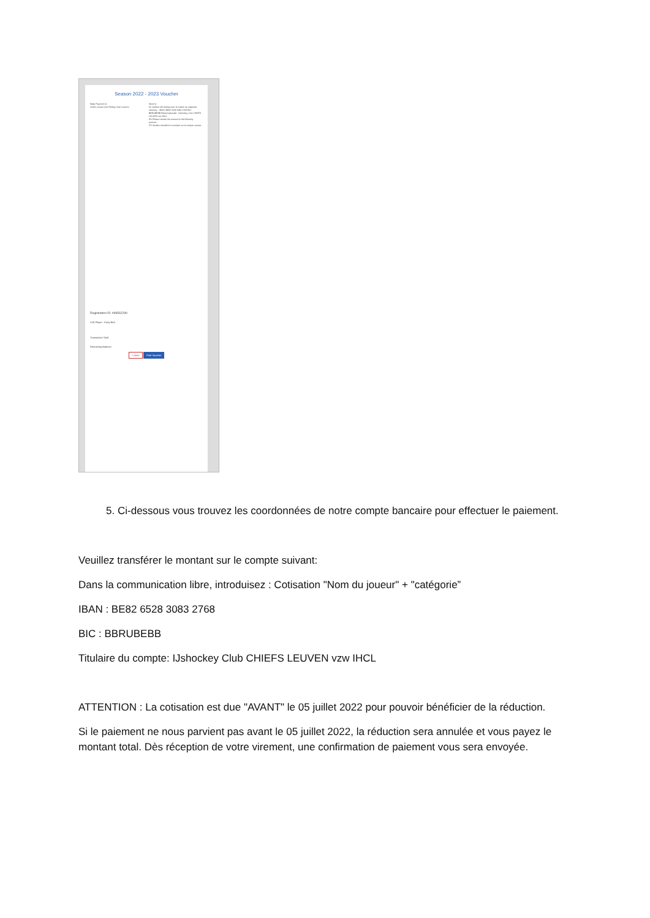Season 2022 - 2023 Voucher
Make Payment to:
Chiefs Leuven (Ice Hockey Club Leuven)
Send to:
NL Gelieve het bedrag over te maken op volgende rekening... IBAN: BE82 6528 3083 2768 BIC: BBRUBEBB Rekeninghouder: IJshockey Club CHIEFS LEUVEN vzw IHCL
EN Please transfer the amount to the following account...
FR Veuillez transférer le montant sur le compte suivant...
Registration ID: #89562299
U16 Player - Early Bird
Transaction Total
Remaining Balance
× close Print Voucher
5. Ci-dessous vous trouvez les coordonnées de notre compte bancaire pour effectuer le paiement.
Veuillez transférer le montant sur le compte suivant:
Dans la communication libre, introduisez : Cotisation "Nom du joueur" + "catégorie”
IBAN : BE82 6528 3083 2768
BIC : BBRUBEBB
Titulaire du compte: IJshockey Club CHIEFS LEUVEN vzw IHCL
ATTENTION : La cotisation est due "AVANT" le 05 juillet 2022 pour pouvoir bénéficier de la réduction.
Si le paiement ne nous parvient pas avant le 05 juillet 2022, la réduction sera annulée et vous payez le montant total. Dès réception de votre virement, une confirmation de paiement vous sera envoyée.